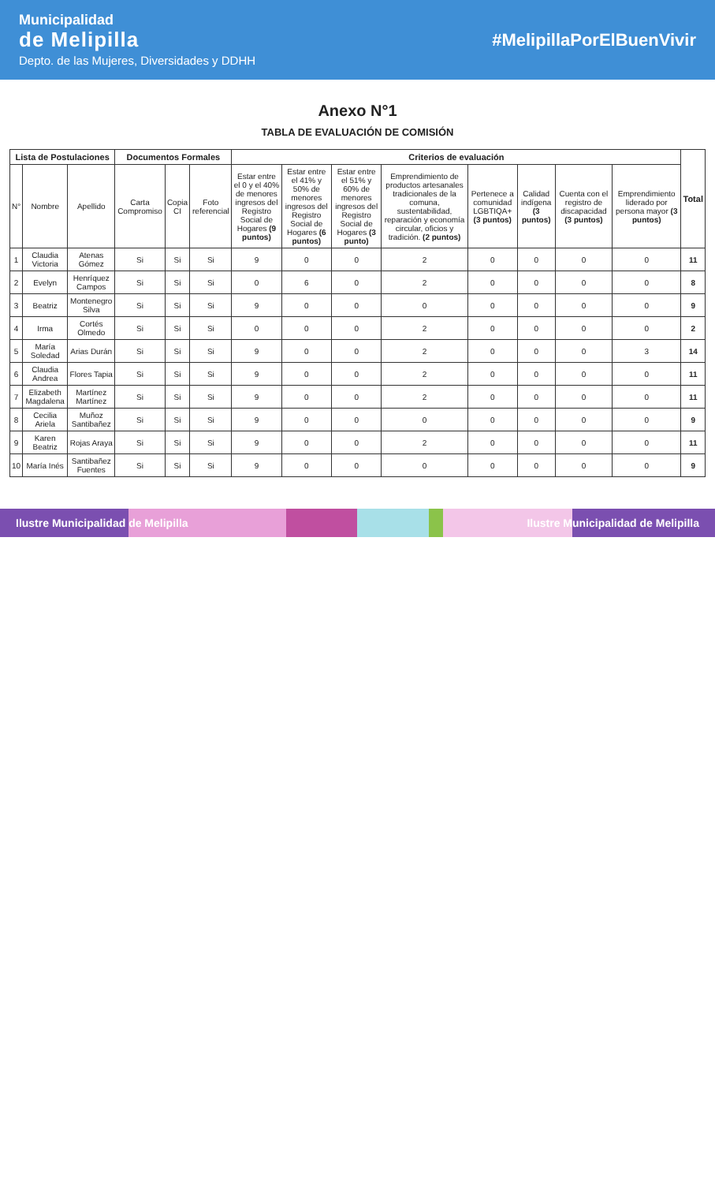Municipalidad
de Melipilla
Depto. de las Mujeres, Diversidades y DDHH
#MelipillaPorElBuenVivir
Anexo N°1
TABLA DE EVALUACIÓN DE COMISIÓN
| Lista de Postulaciones | | | Documentos Formales | | | Criterios de evaluación | | | | | | | | Total |
| --- | --- | --- | --- | --- | --- | --- | --- | --- | --- | --- | --- | --- | --- | --- |
| N° | Nombre | Apellido | Carta Compromiso | Copia CI | Foto referencial | Estar entre el 0 y el 40% de menores ingresos del Registro Social de Hogares (9 puntos) | Estar entre el 41% y 50% de menores ingresos del Registro Social de Hogares (6 puntos) | Estar entre el 51% y 60% de menores ingresos del Registro Social de Hogares (3 punto) | Emprendimiento de productos artesanales tradicionales de la comuna, sustentabilidad, reparación y economía circular, oficios y tradición. (2 puntos) | Pertenece a comunidad LGBTIQA+ (3 puntos) | Calidad indígena (3 puntos) | Cuenta con el registro de discapacidad (3 puntos) | Emprendimiento liderado por persona mayor (3 puntos) | |
| 1 | Claudia Victoria | Atenas Gómez | Si | Si | Si | 9 | 0 | 0 | 2 | 0 | 0 | 0 | 0 | 11 |
| 2 | Evelyn | Henríquez Campos | Si | Si | Si | 0 | 6 | 0 | 2 | 0 | 0 | 0 | 0 | 8 |
| 3 | Beatriz | Montenegro Silva | Si | Si | Si | 9 | 0 | 0 | 0 | 0 | 0 | 0 | 0 | 9 |
| 4 | Irma | Cortés Olmedo | Si | Si | Si | 0 | 0 | 0 | 2 | 0 | 0 | 0 | 0 | 2 |
| 5 | María Soledad | Arias Durán | Si | Si | Si | 9 | 0 | 0 | 2 | 0 | 0 | 0 | 3 | 14 |
| 6 | Claudia Andrea | Flores Tapia | Si | Si | Si | 9 | 0 | 0 | 2 | 0 | 0 | 0 | 0 | 11 |
| 7 | Elizabeth Magdalena | Martínez Martínez | Si | Si | Si | 9 | 0 | 0 | 2 | 0 | 0 | 0 | 0 | 11 |
| 8 | Cecilia Ariela | Muñoz Santibañez | Si | Si | Si | 9 | 0 | 0 | 0 | 0 | 0 | 0 | 0 | 9 |
| 9 | Karen Beatriz | Rojas Araya | Si | Si | Si | 9 | 0 | 0 | 2 | 0 | 0 | 0 | 0 | 11 |
| 10 | María Inés | Santibañez Fuentes | Si | Si | Si | 9 | 0 | 0 | 0 | 0 | 0 | 0 | 0 | 9 |
Ilustre Municipalidad de Melipilla Ilustre Municipalidad de Melipilla